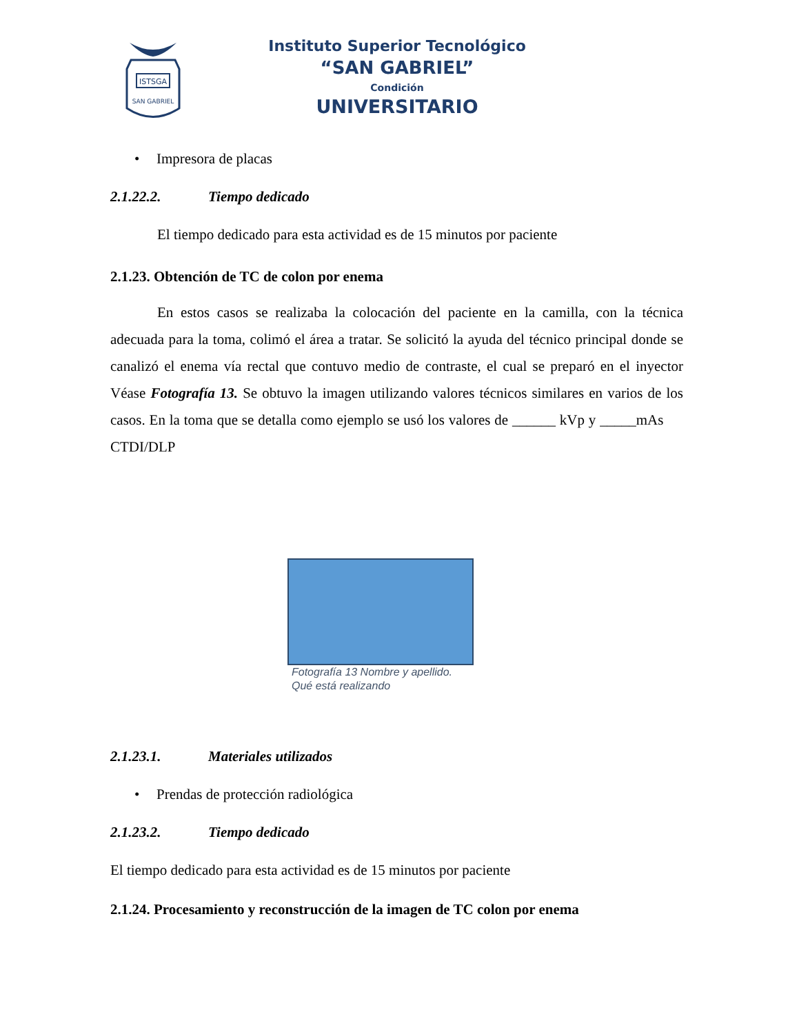ISTSGA
SAN GABRIEL
Instituto Superior Tecnológico
“SAN GABRIEL”
Condición
UNIVERSITARIO
• Impresora de placas
2.1.22.2. Tiempo dedicado
El tiempo dedicado para esta actividad es de 15 minutos por paciente
2.1.23. Obtención de TC de colon por enema
En estos casos se realizaba la colocación del paciente en la camilla, con la técnica adecuada para la toma, colimó el área a tratar. Se solicitó la ayuda del técnico principal donde se canalizó el enema vía rectal que contuvo medio de contraste, el cual se preparó en el inyector Véase Fotografía 13. Se obtuvo la imagen utilizando valores técnicos similares en varios de los casos. En la toma que se detalla como ejemplo se usó los valores de ______ kVp y _____mAs CTDI/DLP
Fotografía 13 Nombre y apellido.
Qué está realizando
2.1.23.1. Materiales utilizados
• Prendas de protección radiológica
2.1.23.2. Tiempo dedicado
El tiempo dedicado para esta actividad es de 15 minutos por paciente
2.1.24. Procesamiento y reconstrucción de la imagen de TC colon por enema